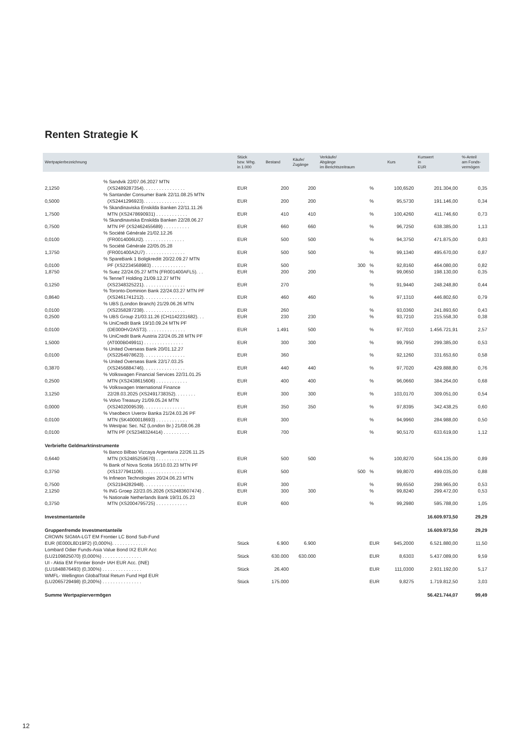Renten Strategie K
| Wertpapierbezeichnung | | Stück bzw. Whg. in 1.000 | Bestand | Käufe/ Zugänge | Verkäufe/ Abgänge im Berichtszeitraum | | Kurs | Kurswert in EUR | %-Anteil am Fonds- vermögen |
| --- | --- | --- | --- | --- | --- | --- | --- | --- | --- |
| 2,1250 | % Sandvik 22/07.06.2027 MTN (XS2489287354). . . . . . . . . . . . . . . . | EUR | 200 | 200 | | % | 100,6520 | 201.304,00 | 0,35 |
| 0,5000 | % Santander Consumer Bank 22/11.08.25 MTN (XS2441296923). . . . . . . . . . . . . . . . | EUR | 200 | 200 | | % | 95,5730 | 191.146,00 | 0,34 |
| 1,7500 | % Skandinaviska Enskilda Banken 22/11.11.26 MTN (XS2478690931) . . . . . . . . . . . . | EUR | 410 | 410 | | % | 100,4260 | 411.746,60 | 0,73 |
| 0,7500 | % Skandinaviska Enskilda Banken 22/28.06.27 MTN PF (XS2462455689) . . . . . . . . . . | EUR | 660 | 660 | | % | 96,7250 | 638.385,00 | 1,13 |
| 0,0100 | % Société Générale 21/02.12.26 (FR0014006UI2). . . . . . . . . . . . . . . . | EUR | 500 | 500 | | % | 94,3750 | 471.875,00 | 0,83 |
| 1,3750 | % Société Générale 22/05.05.28 (FR001400A2U7) . . . . . . . . . . . . . . . | EUR | 500 | 500 | | % | 99,1340 | 495.670,00 | 0,87 |
| 0,0100 | % SpareBank 1 Boligkreditt 20/22.09.27 MTN PF (XS2234568983) . . . . . . . . . . . . . | EUR | 500 | | 300 | % | 92,8160 | 464.080,00 | 0,82 |
| 1,8750 | % Suez 22/24.05.27 MTN (FR001400AFL5). . . | EUR | 200 | 200 | | % | 99,0650 | 198.130,00 | 0,35 |
| 0,1250 | % TenneT Holding 21/09.12.27 MTN (XS2348325221). . . . . . . . . . . . . . . . | EUR | 270 | | | % | 91,9440 | 248.248,80 | 0,44 |
| 0,8640 | % Toronto-Dominion Bank 22/24.03.27 MTN PF (XS2461741212). . . . . . . . . . . . . . . . | EUR | 460 | 460 | | % | 97,1310 | 446.802,60 | 0,79 |
| 0,0100 | % UBS (London Branch) 21/29.06.26 MTN (XS2358287238). . . . . . . . . . . . . . . . | EUR | 260 | | | % | 93,0360 | 241.893,60 | 0,43 |
| 0,2500 | % UBS Group 21/03.11.26 (CH1142231682). . . | EUR | 230 | 230 | | % | 93,7210 | 215.558,30 | 0,38 |
| 0,0100 | % UniCredit Bank 19/10.09.24 MTN PF (DE000HV2AST3). . . . . . . . . . . . . . . | EUR | 1.491 | 500 | | % | 97,7010 | 1.456.721,91 | 2,57 |
| 1,5000 | % UniCredit Bank Austria 22/24.05.28 MTN PF (AT000B049911) . . . . . . . . . . . . . . . | EUR | 300 | 300 | | % | 99,7950 | 299.385,00 | 0,53 |
| 0,0100 | % United Overseas Bank 20/01.12.27 (XS2264978623). . . . . . . . . . . . . . . . | EUR | 360 | | | % | 92,1260 | 331.653,60 | 0,58 |
| 0,3870 | % United Overseas Bank 22/17.03.25 (XS2456884746). . . . . . . . . . . . . . . . | EUR | 440 | 440 | | % | 97,7020 | 429.888,80 | 0,76 |
| 0,2500 | % Volkswagen Financial Services 22/31.01.25 MTN (XS2438615606) . . . . . . . . . . . . | EUR | 400 | 400 | | % | 96,0660 | 384.264,00 | 0,68 |
| 3,1250 | % Volkswagen International Finance 22/28.03.2025 (XS2491738352). . . . . . . . | EUR | 300 | 300 | | % | 103,0170 | 309.051,00 | 0,54 |
| 0,0000 | % Volvo Treasury 21/09.05.24 MTN (XS2402009539). . . . . . . . . . . . . . . . | EUR | 350 | 350 | | % | 97,8395 | 342.438,25 | 0,60 |
| 0,0100 | % Vseobecn Uverov Banka 21/24.03.26 PF MTN (SK4000018693) . . . . . . . . . . . . | EUR | 300 | | | % | 94,9960 | 284.988,00 | 0,50 |
| 0,0100 | % Westpac Sec. NZ (London Br.) 21/08.06.28 MTN PF (XS2348324414) . . . . . . . . . . | EUR | 700 | | | % | 90,5170 | 633.619,00 | 1,12 |
| Verbriefte Geldmarktinstrumente | | | | | | | | | |
| 0,6440 | % Banco Bilbao Vizcaya Argentaria 22/26.11.25 MTN (XS2485259670) . . . . . . . . . . . . | EUR | 500 | 500 | | % | 100,8270 | 504.135,00 | 0,89 |
| 0,3750 | % Bank of Nova Scotia 16/10.03.23 MTN PF (XS1377941106). . . . . . . . . . . . . . . . | EUR | 500 | | 500 | % | 99,8070 | 499.035,00 | 0,88 |
| 0,7500 | % Infineon Technologies 20/24.06.23 MTN (XS2194282948). . . . . . . . . . . . . . . . | EUR | 300 | | | % | 99,6550 | 298.965,00 | 0,53 |
| 2,1250 | % ING Groep 22/23.05.2026 (XS2483607474) . | EUR | 300 | 300 | | % | 99,8240 | 299.472,00 | 0,53 |
| 0,3750 | % Nationale Netherlands Bank 19/31.05.23 MTN (XS2004795725) . . . . . . . . . . . . | EUR | 600 | | | % | 99,2980 | 595.788,00 | 1,05 |
| Investmentanteile | | | | | | | | 16.609.973,50 | 29,29 |
| Gruppenfremde Investmentanteile | | | | | | | | 16.609.973,50 | 29,29 |
| CROWN SIGMA-LGT EM Frontier LC Bond Sub-Fund EUR (IE000L8D19F2) (0,000%). . . . . . . . . . . . . | | Stück | 6.900 | 6.900 | | EUR | 945,2000 | 6.521.880,00 | 11,50 |
| Lombard Odier Funds-Asia Value Bond IX2 EUR Acc (LU2109825070) (0,000%) . . . . . . . . . . . . . . . | | Stück | 630.000 | 630.000 | | EUR | 8,6303 | 5.437.089,00 | 9,59 |
| UI - Aktia EM Frontier Bond+ IAH EUR Acc. (INE) (LU1848876493) (0,300%) . . . . . . . . . . . . . . . | | Stück | 26.400 | | | EUR | 111,0300 | 2.931.192,00 | 5,17 |
| WMFL- Wellington GlobalTotal Return Fund Hgd EUR (LU2065729498) (0,200%) . . . . . . . . . . . . . . . | | Stück | 175.000 | | | EUR | 9,8275 | 1.719.812,50 | 3,03 |
| Summe Wertpapiervermögen | | | | | | | | 56.421.744,07 | 99,49 |
12